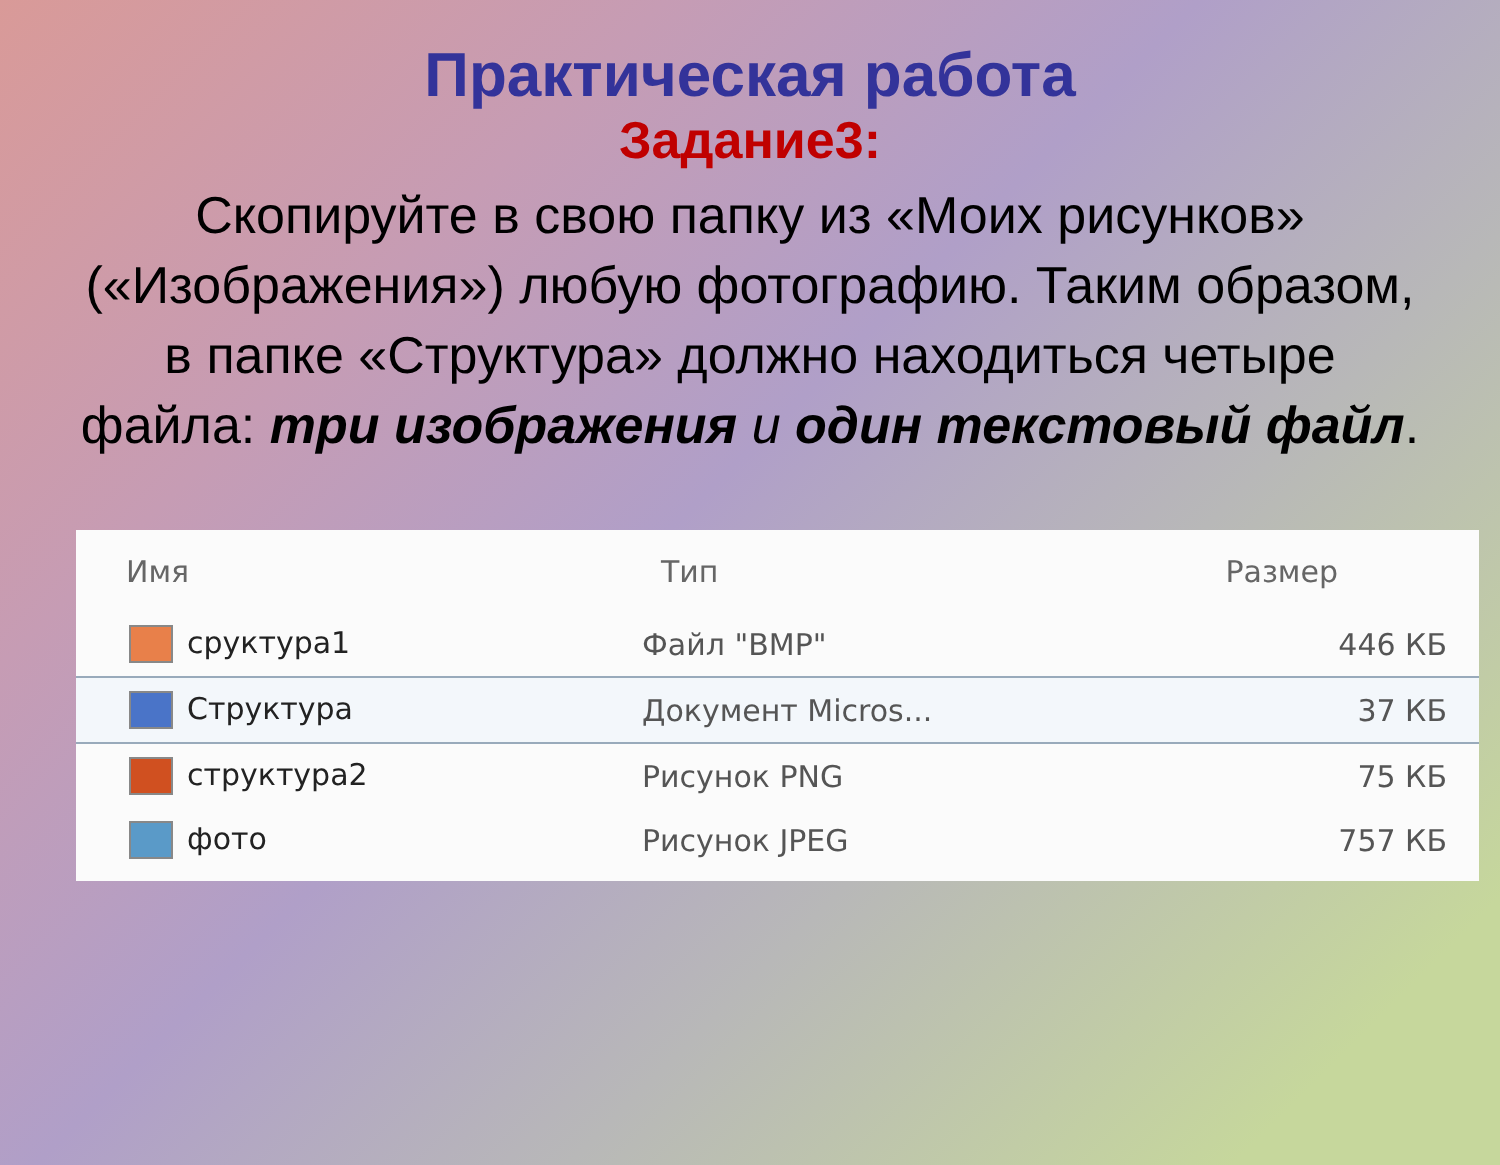Практическая работа
Задание3:
Скопируйте в свою папку из «Моих рисунков» («Изображения») любую фотографию. Таким образом, в папке «Структура» должно находиться четыре файла: три изображения и один текстовый файл.
| Имя | Тип | Размер |
| --- | --- | --- |
| сруктура1 | Файл "BMP" | 446 КБ |
| Структура | Документ Micros... | 37 КБ |
| структура2 | Рисунок PNG | 75 КБ |
| фото | Рисунок JPEG | 757 КБ |